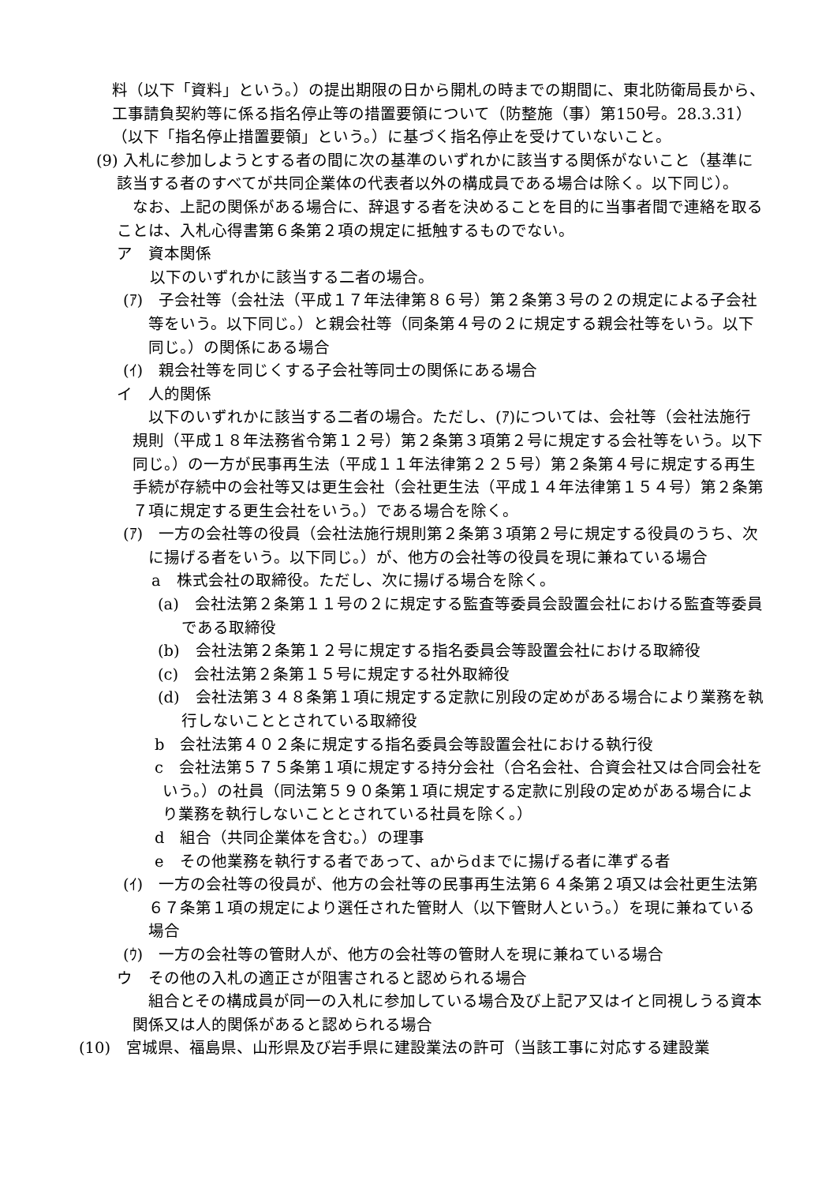料（以下「資料」という。）の提出期限の日から開札の時までの期間に、東北防衛局長から、工事請負契約等に係る指名停止等の措置要領について（防整施（事）第150号。28.3.31）（以下「指名停止措置要領」という。）に基づく指名停止を受けていないこと。
(9) 入札に参加しようとする者の間に次の基準のいずれかに該当する関係がないこと（基準に該当する者のすべてが共同企業体の代表者以外の構成員である場合は除く。以下同じ）。
なお、上記の関係がある場合に、辞退する者を決めることを目的に当事者間で連絡を取ることは、入札心得書第６条第２項の規定に抵触するものでない。
ア　資本関係
以下のいずれかに該当する二者の場合。
(ｱ)　子会社等（会社法（平成１７年法律第８６号）第２条第３号の２の規定による子会社等をいう。以下同じ。）と親会社等（同条第４号の２に規定する親会社等をいう。以下同じ。）の関係にある場合
(ｲ)　親会社等を同じくする子会社等同士の関係にある場合
イ　人的関係
以下のいずれかに該当する二者の場合。ただし、(ｱ)については、会社等（会社法施行規則（平成１８年法務省令第１２号）第２条第３項第２号に規定する会社等をいう。以下同じ。）の一方が民事再生法（平成１１年法律第２２５号）第２条第４号に規定する再生手続が存続中の会社等又は更生会社（会社更生法（平成１４年法律第１５４号）第２条第７項に規定する更生会社をいう。）である場合を除く。
(ｱ)　一方の会社等の役員（会社法施行規則第２条第３項第２号に規定する役員のうち、次に揚げる者をいう。以下同じ。）が、他方の会社等の役員を現に兼ねている場合
a　株式会社の取締役。ただし、次に揚げる場合を除く。
(a)　会社法第２条第１１号の２に規定する監査等委員会設置会社における監査等委員である取締役
(b)　会社法第２条第１２号に規定する指名委員会等設置会社における取締役
(c)　会社法第２条第１５号に規定する社外取締役
(d)　会社法第３４８条第１項に規定する定款に別段の定めがある場合により業務を執行しないこととされている取締役
b　会社法第４０２条に規定する指名委員会等設置会社における執行役
c　会社法第５７５条第１項に規定する持分会社（合名会社、合資会社又は合同会社をいう。）の社員（同法第５９０条第１項に規定する定款に別段の定めがある場合により業務を執行しないこととされている社員を除く。）
d　組合（共同企業体を含む。）の理事
e　その他業務を執行する者であって、aからdまでに揚げる者に準ずる者
(ｲ)　一方の会社等の役員が、他方の会社等の民事再生法第６４条第２項又は会社更生法第６７条第１項の規定により選任された管財人（以下管財人という。）を現に兼ねている場合
(ｳ)　一方の会社等の管財人が、他方の会社等の管財人を現に兼ねている場合
ウ　その他の入札の適正さが阻害されると認められる場合
組合とその構成員が同一の入札に参加している場合及び上記ア又はイと同視しうる資本関係又は人的関係があると認められる場合
(10)　宮城県、福島県、山形県及び岩手県に建設業法の許可（当該工事に対応する建設業